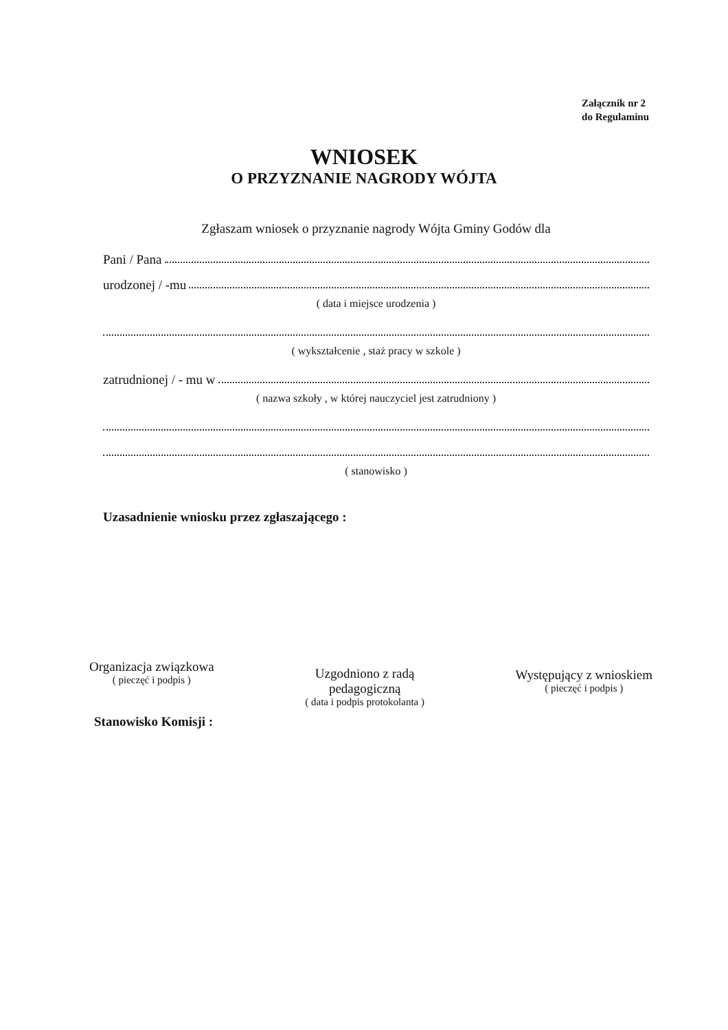Załącznik nr 2
do Regulaminu
WNIOSEK
O PRZYZNANIE NAGRODY WÓJTA
Zgłaszam wniosek o przyznanie nagrody Wójta Gminy Godów dla
Pani / Pana
urodzonej / -mu
( data i miejsce urodzenia )
( wykształcenie , staż pracy w szkole )
zatrudnionej / - mu w
( nazwa szkoły , w której nauczyciel jest zatrudniony )
( stanowisko )
Uzasadnienie wniosku przez zgłaszającego :
Organizacja związkowa
( pieczęć i podpis )
Uzgodniono z radą
pedagogiczną
( data i podpis protokolanta )
Występujący z wnioskiem
( pieczęć i podpis )
Stanowisko Komisji :